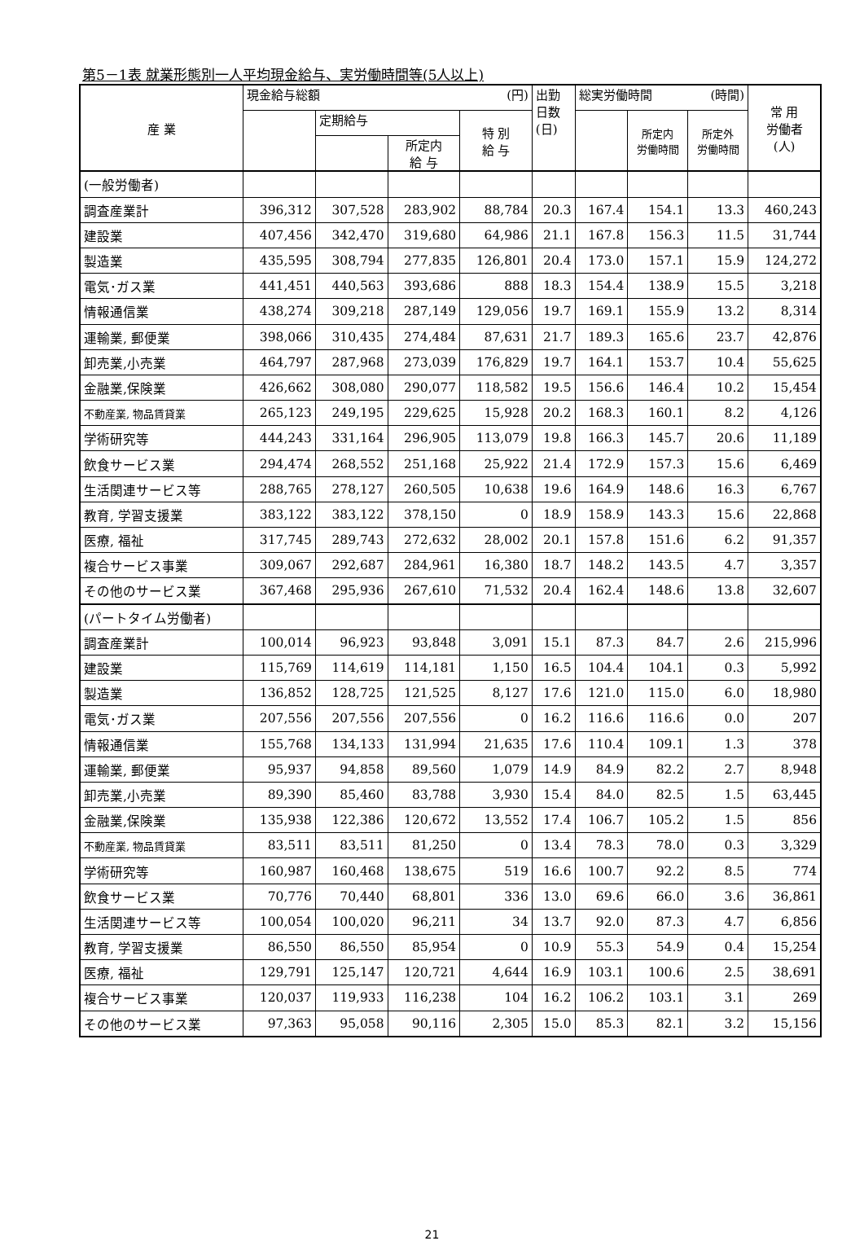第5－1表 就業形態別一人平均現金給与、実労働時間等(5人以上)
| 産 業 | 現金給与総額 (円) | | | | 出勤 日数 (日) | 総実労働時間 (時間) | | | 常 用 労働者 (人) |
| --- | --- | --- | --- | --- | --- | --- | --- | --- | --- |
| | | 定期給与 | | 特 別 給 与 | | | 所定内 労働時間 | 所定外 労働時間 | |
| | | | 所定内 給 与 | | | | | | |
| (一般労働者) | | | | | | | | | |
| 調査産業計 | 396,312 | 307,528 | 283,902 | 88,784 | 20.3 | 167.4 | 154.1 | 13.3 | 460,243 |
| 建設業 | 407,456 | 342,470 | 319,680 | 64,986 | 21.1 | 167.8 | 156.3 | 11.5 | 31,744 |
| 製造業 | 435,595 | 308,794 | 277,835 | 126,801 | 20.4 | 173.0 | 157.1 | 15.9 | 124,272 |
| 電気･ガス業 | 441,451 | 440,563 | 393,686 | 888 | 18.3 | 154.4 | 138.9 | 15.5 | 3,218 |
| 情報通信業 | 438,274 | 309,218 | 287,149 | 129,056 | 19.7 | 169.1 | 155.9 | 13.2 | 8,314 |
| 運輸業, 郵便業 | 398,066 | 310,435 | 274,484 | 87,631 | 21.7 | 189.3 | 165.6 | 23.7 | 42,876 |
| 卸売業,小売業 | 464,797 | 287,968 | 273,039 | 176,829 | 19.7 | 164.1 | 153.7 | 10.4 | 55,625 |
| 金融業,保険業 | 426,662 | 308,080 | 290,077 | 118,582 | 19.5 | 156.6 | 146.4 | 10.2 | 15,454 |
| 不動産業, 物品賃貸業 | 265,123 | 249,195 | 229,625 | 15,928 | 20.2 | 168.3 | 160.1 | 8.2 | 4,126 |
| 学術研究等 | 444,243 | 331,164 | 296,905 | 113,079 | 19.8 | 166.3 | 145.7 | 20.6 | 11,189 |
| 飲食サービス業 | 294,474 | 268,552 | 251,168 | 25,922 | 21.4 | 172.9 | 157.3 | 15.6 | 6,469 |
| 生活関連サービス等 | 288,765 | 278,127 | 260,505 | 10,638 | 19.6 | 164.9 | 148.6 | 16.3 | 6,767 |
| 教育, 学習支援業 | 383,122 | 383,122 | 378,150 | 0 | 18.9 | 158.9 | 143.3 | 15.6 | 22,868 |
| 医療, 福祉 | 317,745 | 289,743 | 272,632 | 28,002 | 20.1 | 157.8 | 151.6 | 6.2 | 91,357 |
| 複合サービス事業 | 309,067 | 292,687 | 284,961 | 16,380 | 18.7 | 148.2 | 143.5 | 4.7 | 3,357 |
| その他のサービス業 | 367,468 | 295,936 | 267,610 | 71,532 | 20.4 | 162.4 | 148.6 | 13.8 | 32,607 |
| (パートタイム労働者) | | | | | | | | | |
| 調査産業計 | 100,014 | 96,923 | 93,848 | 3,091 | 15.1 | 87.3 | 84.7 | 2.6 | 215,996 |
| 建設業 | 115,769 | 114,619 | 114,181 | 1,150 | 16.5 | 104.4 | 104.1 | 0.3 | 5,992 |
| 製造業 | 136,852 | 128,725 | 121,525 | 8,127 | 17.6 | 121.0 | 115.0 | 6.0 | 18,980 |
| 電気･ガス業 | 207,556 | 207,556 | 207,556 | 0 | 16.2 | 116.6 | 116.6 | 0.0 | 207 |
| 情報通信業 | 155,768 | 134,133 | 131,994 | 21,635 | 17.6 | 110.4 | 109.1 | 1.3 | 378 |
| 運輸業, 郵便業 | 95,937 | 94,858 | 89,560 | 1,079 | 14.9 | 84.9 | 82.2 | 2.7 | 8,948 |
| 卸売業,小売業 | 89,390 | 85,460 | 83,788 | 3,930 | 15.4 | 84.0 | 82.5 | 1.5 | 63,445 |
| 金融業,保険業 | 135,938 | 122,386 | 120,672 | 13,552 | 17.4 | 106.7 | 105.2 | 1.5 | 856 |
| 不動産業, 物品賃貸業 | 83,511 | 83,511 | 81,250 | 0 | 13.4 | 78.3 | 78.0 | 0.3 | 3,329 |
| 学術研究等 | 160,987 | 160,468 | 138,675 | 519 | 16.6 | 100.7 | 92.2 | 8.5 | 774 |
| 飲食サービス業 | 70,776 | 70,440 | 68,801 | 336 | 13.0 | 69.6 | 66.0 | 3.6 | 36,861 |
| 生活関連サービス等 | 100,054 | 100,020 | 96,211 | 34 | 13.7 | 92.0 | 87.3 | 4.7 | 6,856 |
| 教育, 学習支援業 | 86,550 | 86,550 | 85,954 | 0 | 10.9 | 55.3 | 54.9 | 0.4 | 15,254 |
| 医療, 福祉 | 129,791 | 125,147 | 120,721 | 4,644 | 16.9 | 103.1 | 100.6 | 2.5 | 38,691 |
| 複合サービス事業 | 120,037 | 119,933 | 116,238 | 104 | 16.2 | 106.2 | 103.1 | 3.1 | 269 |
| その他のサービス業 | 97,363 | 95,058 | 90,116 | 2,305 | 15.0 | 85.3 | 82.1 | 3.2 | 15,156 |
21